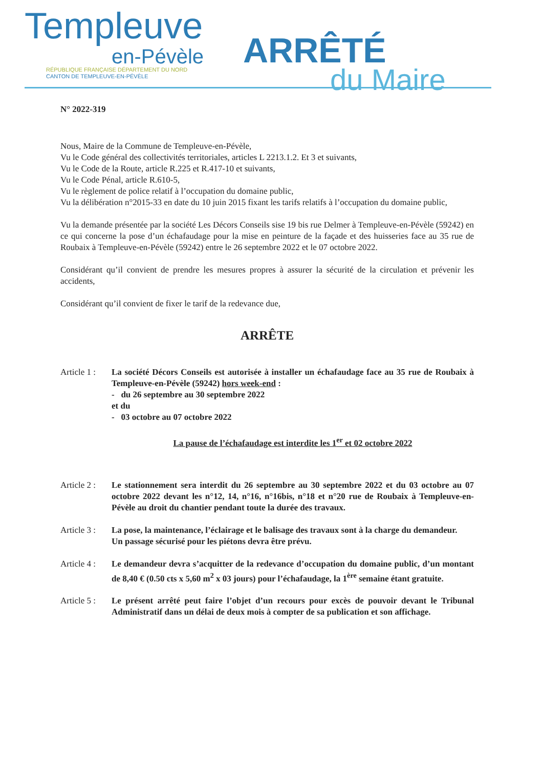Templeuve
en-Pévèle
RÉPUBLIQUE FRANÇAISE DÉPARTEMENT DU NORD
CANTON DE TEMPLEUVE-EN-PÉVÈLE
ARRÊTÉ
du Maire
N° 2022-319
Nous, Maire de la Commune de Templeuve-en-Pévèle,
Vu le Code général des collectivités territoriales, articles L 2213.1.2. Et 3 et suivants,
Vu le Code de la Route, article R.225 et R.417-10 et suivants,
Vu le Code Pénal, article R.610-5,
Vu le règlement de police relatif à l’occupation du domaine public,
Vu la délibération n°2015-33 en date du 10 juin 2015 fixant les tarifs relatifs à l’occupation du domaine public,
Vu la demande présentée par la société Les Décors Conseils sise 19 bis rue Delmer à Templeuve-en-Pévèle (59242) en ce qui concerne la pose d’un échafaudage pour la mise en peinture de la façade et des huisseries face au 35 rue de Roubaix à Templeuve-en-Pévèle (59242) entre le 26 septembre 2022 et le 07 octobre 2022.
Considérant qu’il convient de prendre les mesures propres à assurer la sécurité de la circulation et prévenir les accidents,
Considérant qu’il convient de fixer le tarif de la redevance due,
ARRÊTE
Article 1 :
La société Décors Conseils est autorisée à installer un échafaudage face au 35 rue de Roubaix à Templeuve-en-Pévèle (59242) hors week-end :
- du 26 septembre au 30 septembre 2022
et du
- 03 octobre au 07 octobre 2022
La pause de l’échafaudage est interdite les 1<sup>er</sup> et 02 octobre 2022
Article 2 :
Le stationnement sera interdit du 26 septembre au 30 septembre 2022 et du 03 octobre au 07 octobre 2022 devant les n°12, 14, n°16, n°16bis, n°18 et n°20 rue de Roubaix à Templeuve-en-Pévèle au droit du chantier pendant toute la durée des travaux.
Article 3 :
La pose, la maintenance, l’éclairage et le balisage des travaux sont à la charge du demandeur.
Un passage sécurisé pour les piétons devra être prévu.
Article 4 :
Le demandeur devra s’acquitter de la redevance d’occupation du domaine public, d’un montant de 8,40 € (0.50 cts x 5,60 m<sup>2</sup> x 03 jours) pour l’échafaudage, la 1<sup>ère</sup> semaine étant gratuite.
Article 5 :
Le présent arrêté peut faire l’objet d’un recours pour excès de pouvoir devant le Tribunal Administratif dans un délai de deux mois à compter de sa publication et son affichage.